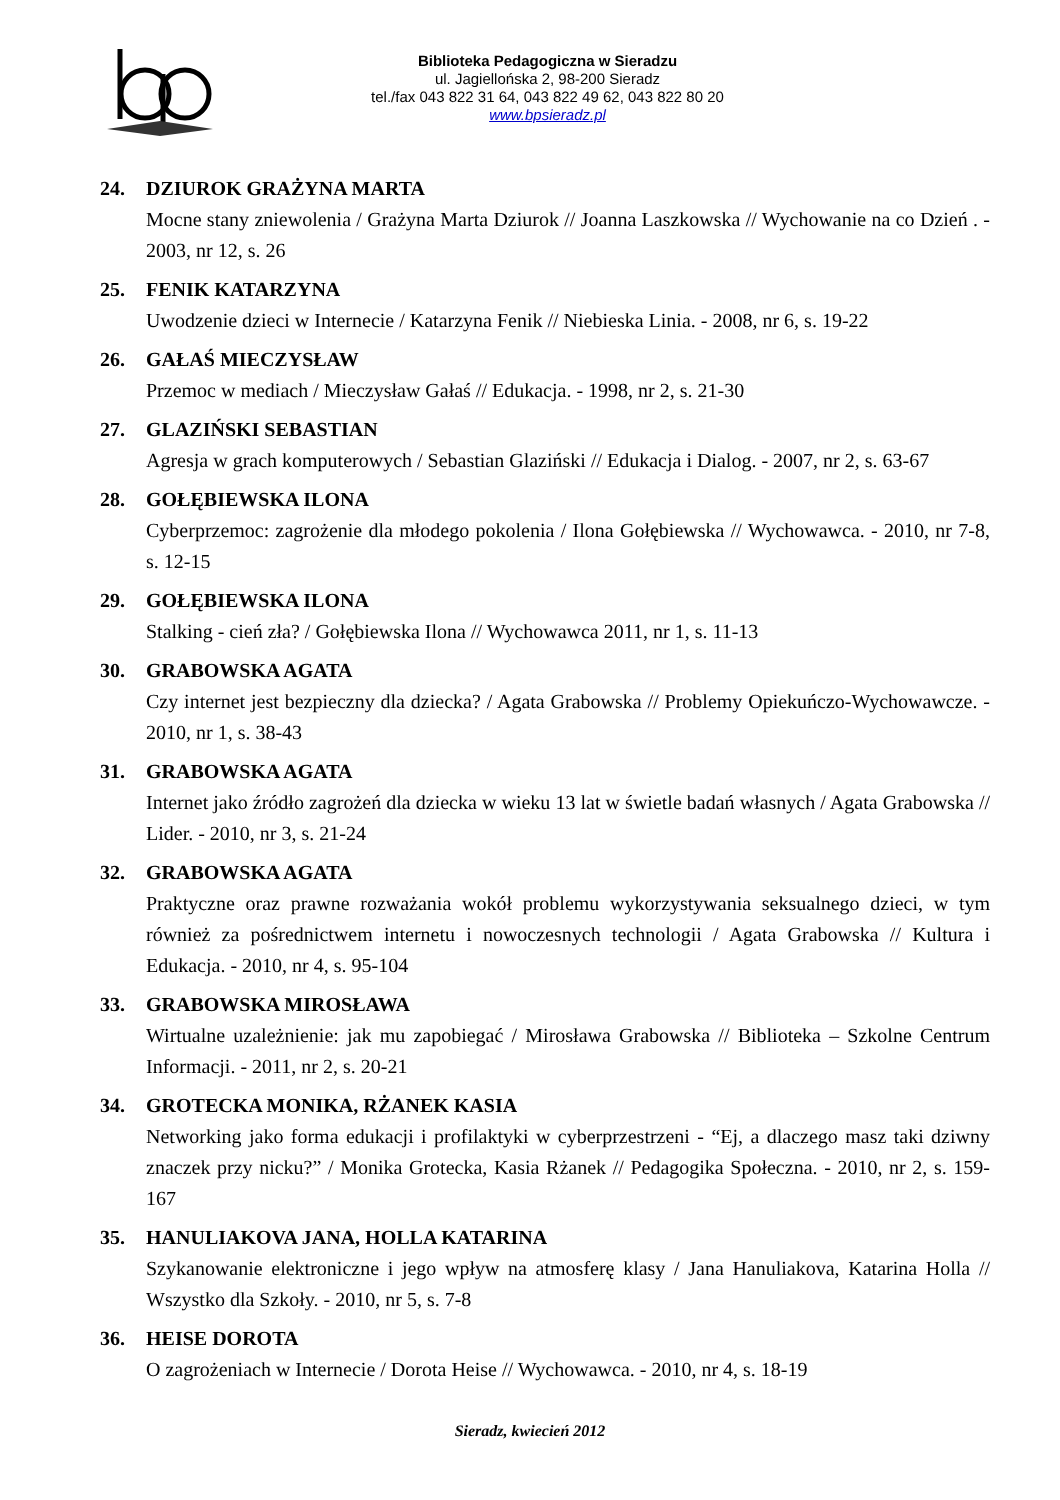Biblioteka Pedagogiczna w Sieradzu
ul. Jagiellońska 2, 98-200 Sieradz
tel./fax 043 822 31 64, 043 822 49 62, 043 822 80 20
www.bpsieradz.pl
24. DZIUROK GRAŻYNA MARTA
Mocne stany zniewolenia / Grażyna Marta Dziurok // Joanna Laszkowska // Wychowanie na co Dzień . - 2003, nr 12, s. 26
25. FENIK KATARZYNA
Uwodzenie dzieci w Internecie / Katarzyna Fenik // Niebieska Linia. - 2008, nr 6, s. 19-22
26. GAŁAŚ MIECZYSŁAW
Przemoc w mediach / Mieczysław Gałaś // Edukacja. - 1998, nr 2, s. 21-30
27. GLAZIŃSKI SEBASTIAN
Agresja w grach komputerowych / Sebastian Glaziński // Edukacja i Dialog. - 2007, nr 2, s. 63-67
28. GOŁĘBIEWSKA ILONA
Cyberprzemoc: zagrożenie dla młodego pokolenia / Ilona Gołębiewska // Wychowawca. - 2010, nr 7-8, s. 12-15
29. GOŁĘBIEWSKA ILONA
Stalking - cień zła? / Gołębiewska Ilona // Wychowawca 2011, nr 1, s. 11-13
30. GRABOWSKA AGATA
Czy internet jest bezpieczny dla dziecka? / Agata Grabowska // Problemy Opiekuńczo-Wychowawcze. - 2010, nr 1, s. 38-43
31. GRABOWSKA AGATA
Internet jako źródło zagrożeń dla dziecka w wieku 13 lat w świetle badań własnych / Agata Grabowska // Lider. - 2010, nr 3, s. 21-24
32. GRABOWSKA AGATA
Praktyczne oraz prawne rozważania wokół problemu wykorzystywania seksualnego dzieci, w tym również za pośrednictwem internetu i nowoczesnych technologii / Agata Grabowska // Kultura i Edukacja. - 2010, nr 4, s. 95-104
33. GRABOWSKA MIROSŁAWA
Wirtualne uzależnienie: jak mu zapobiegać / Mirosława Grabowska // Biblioteka – Szkolne Centrum Informacji. - 2011, nr 2, s. 20-21
34. GROTECKA MONIKA, RŻANEK KASIA
Networking jako forma edukacji i profilaktyki w cyberprzestrzeni - “Ej, a dlaczego masz taki dziwny znaczek przy nicku?” / Monika Grotecka, Kasia Rżanek // Pedagogika Społeczna. - 2010, nr 2, s. 159-167
35. HANULIAKOVA JANA, HOLLA KATARINA
Szykanowanie elektroniczne i jego wpływ na atmosferę klasy / Jana Hanuliakova, Katarina Holla // Wszystko dla Szkoły. - 2010, nr 5, s. 7-8
36. HEISE DOROTA
O zagrożeniach w Internecie / Dorota Heise // Wychowawca. - 2010, nr 4, s. 18-19
Sieradz, kwiecień 2012